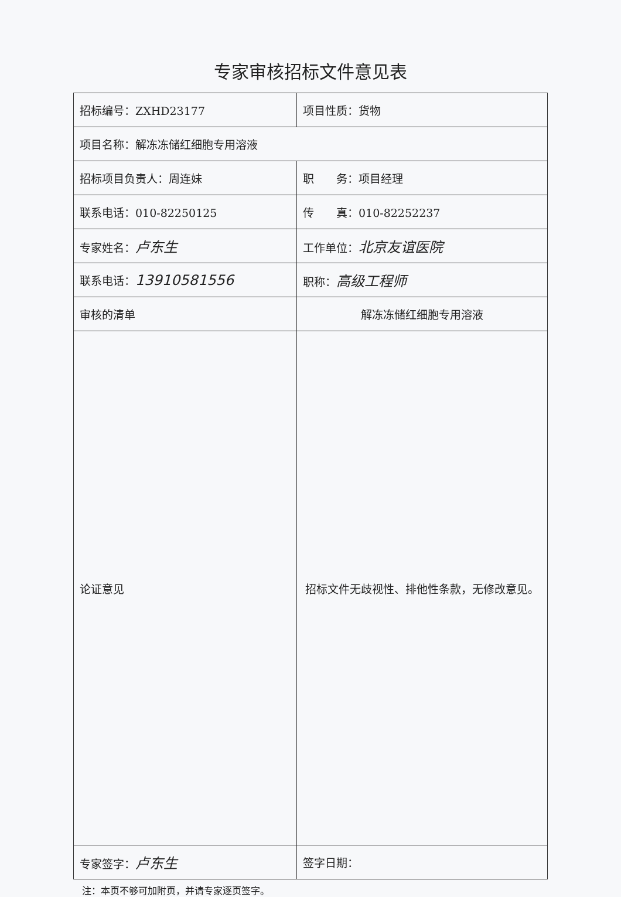专家审核招标文件意见表
| 招标编号：ZXHD23177 | 项目性质：货物 |
| 项目名称：解冻冻储红细胞专用溶液 | |
| 招标项目负责人：周连妹 | 职 务：项目经理 |
| 联系电话：010-82250125 | 传 真：010-82252237 |
| 专家姓名： 卢东生 | 工作单位： 北京友谊医院 |
| 联系电话： 13910581556 | 职称： 高级工程师 |
| 审核的清单 | 解冻冻储红细胞专用溶液 |
| 论证意见 | 招标文件无歧视性、排他性条款，无修改意见。 |
| 专家签字： 卢东生 | 签字日期： |
注：本页不够可加附页，并请专家逐页签字。